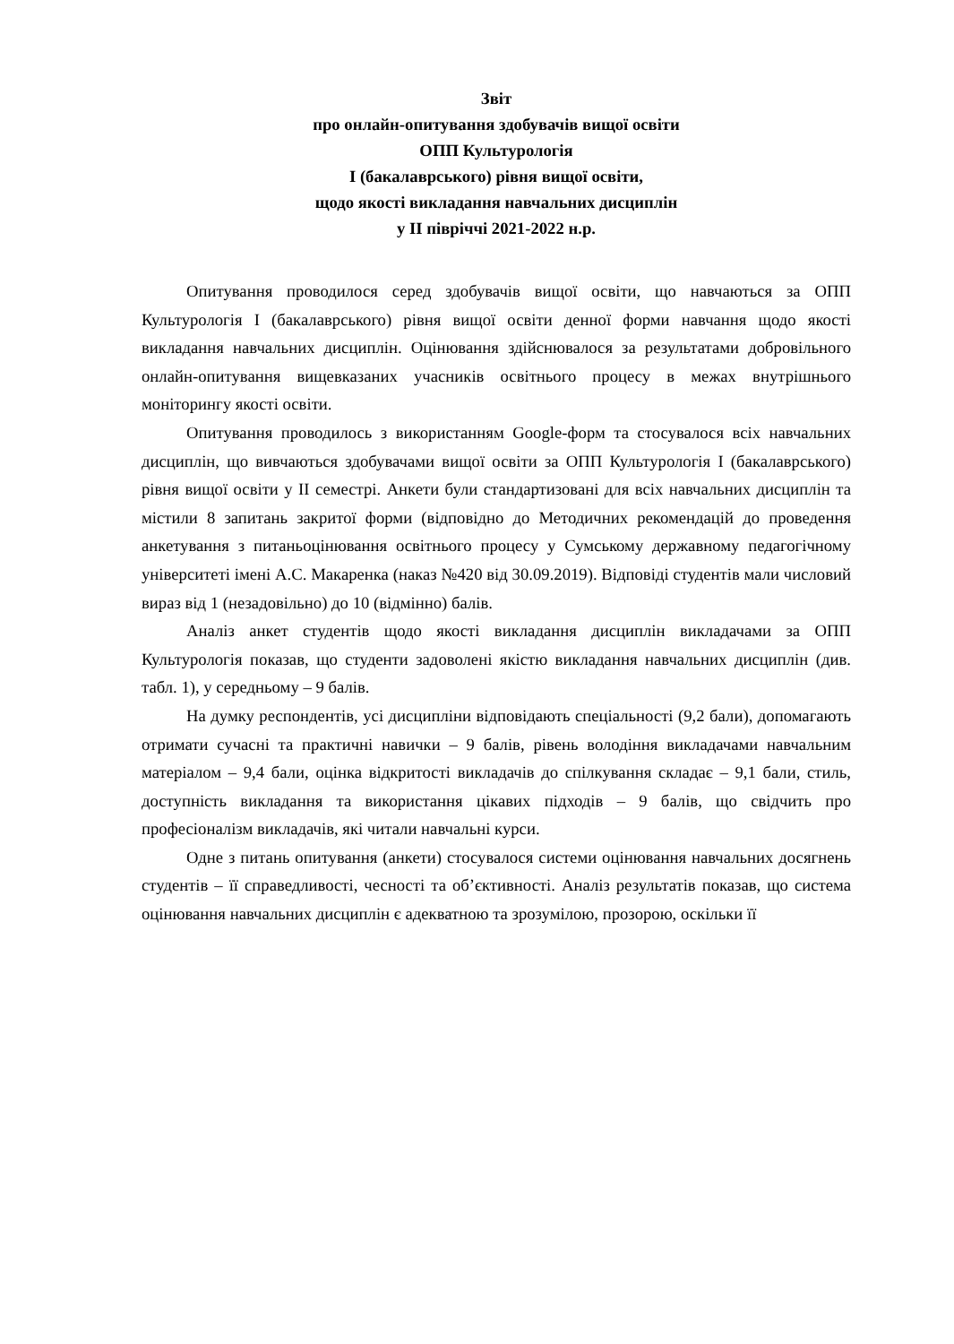Звіт
про онлайн-опитування здобувачів вищої освіти
ОПП Культурологія
І (бакалаврського) рівня вищої освіти,
щодо якості викладання навчальних дисциплін
у ІІ півріччі 2021-2022 н.р.
Опитування проводилося серед здобувачів вищої освіти, що навчаються за ОПП Культурологія І (бакалаврського) рівня вищої освіти денної форми навчання щодо якості викладання навчальних дисциплін. Оцінювання здійснювалося за результатами добровільного онлайн-опитування вищевказаних учасників освітнього процесу в межах внутрішнього моніторингу якості освіти.
Опитування проводилось з використанням Google-форм та стосувалося всіх навчальних дисциплін, що вивчаються здобувачами вищої освіти за ОПП Культурологія І (бакалаврського) рівня вищої освіти у ІІ семестрі. Анкети були стандартизовані для всіх навчальних дисциплін та містили 8 запитань закритої форми (відповідно до Методичних рекомендацій до проведення анкетування з питаньоцінювання освітнього процесу у Сумському державному педагогічному університеті імені А.С. Макаренка (наказ №420 від 30.09.2019). Відповіді студентів мали числовий вираз від 1 (незадовільно) до 10 (відмінно) балів.
Аналіз анкет студентів щодо якості викладання дисциплін викладачами за ОПП Культурологія показав, що студенти задоволені якістю викладання навчальних дисциплін (див. табл. 1), у середньому – 9 балів.
На думку респондентів, усі дисципліни відповідають спеціальності (9,2 бали), допомагають отримати сучасні та практичні навички – 9 балів, рівень володіння викладачами навчальним матеріалом – 9,4 бали, оцінка відкритості викладачів до спілкування складає – 9,1 бали, стиль, доступність викладання та використання цікавих підходів – 9 балів, що свідчить про професіоналізм викладачів, які читали навчальні курси.
Одне з питань опитування (анкети) стосувалося системи оцінювання навчальних досягнень студентів – її справедливості, чесності та об’єктивності. Аналіз результатів показав, що система оцінювання навчальних дисциплін є адекватною та зрозумілою, прозорою, оскільки її